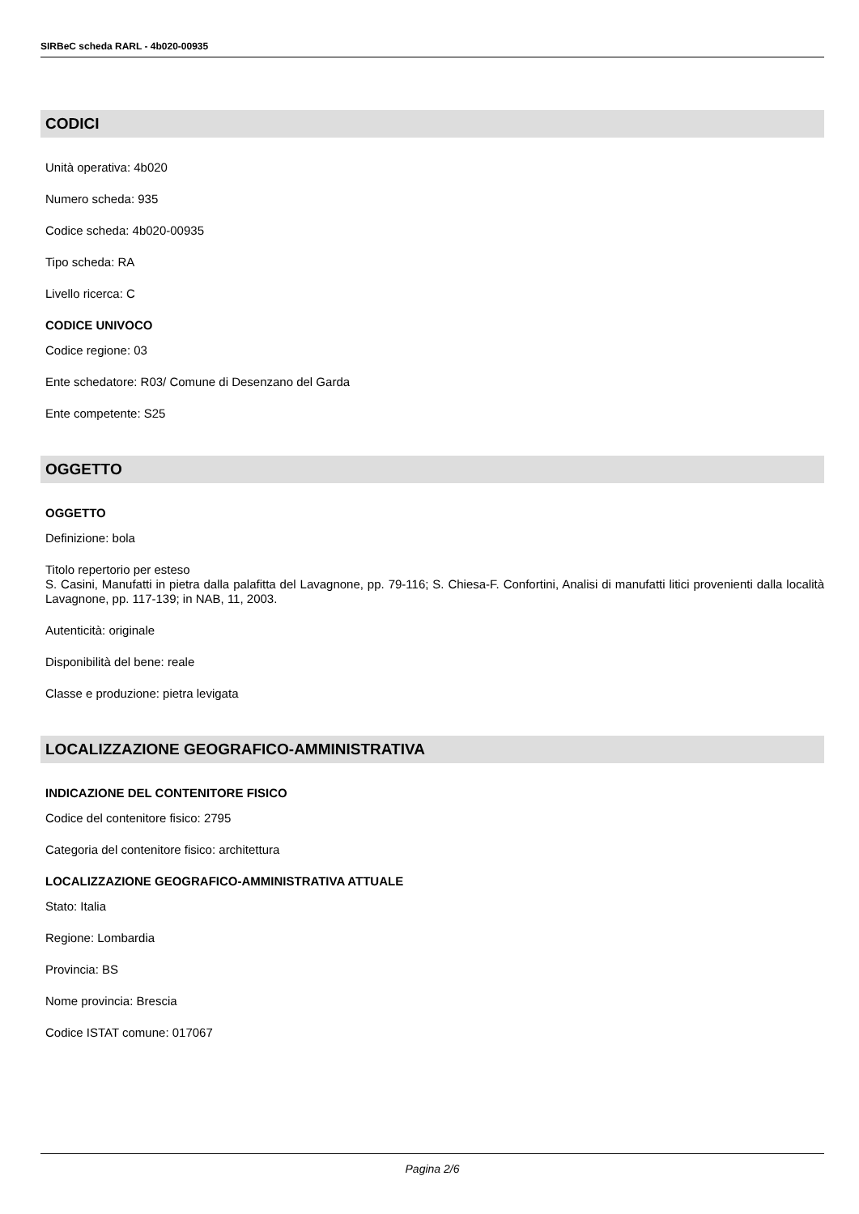SIRBeC scheda RARL - 4b020-00935
CODICI
Unità operativa: 4b020
Numero scheda: 935
Codice scheda: 4b020-00935
Tipo scheda: RA
Livello ricerca: C
CODICE UNIVOCO
Codice regione: 03
Ente schedatore: R03/ Comune di Desenzano del Garda
Ente competente: S25
OGGETTO
OGGETTO
Definizione: bola
Titolo repertorio per esteso
S. Casini, Manufatti in pietra dalla palafitta del Lavagnone, pp. 79-116; S. Chiesa-F. Confortini, Analisi di manufatti litici provenienti dalla località Lavagnone, pp. 117-139; in NAB, 11, 2003.
Autenticità: originale
Disponibilità del bene: reale
Classe e produzione: pietra levigata
LOCALIZZAZIONE GEOGRAFICO-AMMINISTRATIVA
INDICAZIONE DEL CONTENITORE FISICO
Codice del contenitore fisico: 2795
Categoria del contenitore fisico: architettura
LOCALIZZAZIONE GEOGRAFICO-AMMINISTRATIVA ATTUALE
Stato: Italia
Regione: Lombardia
Provincia: BS
Nome provincia: Brescia
Codice ISTAT comune: 017067
Pagina 2/6